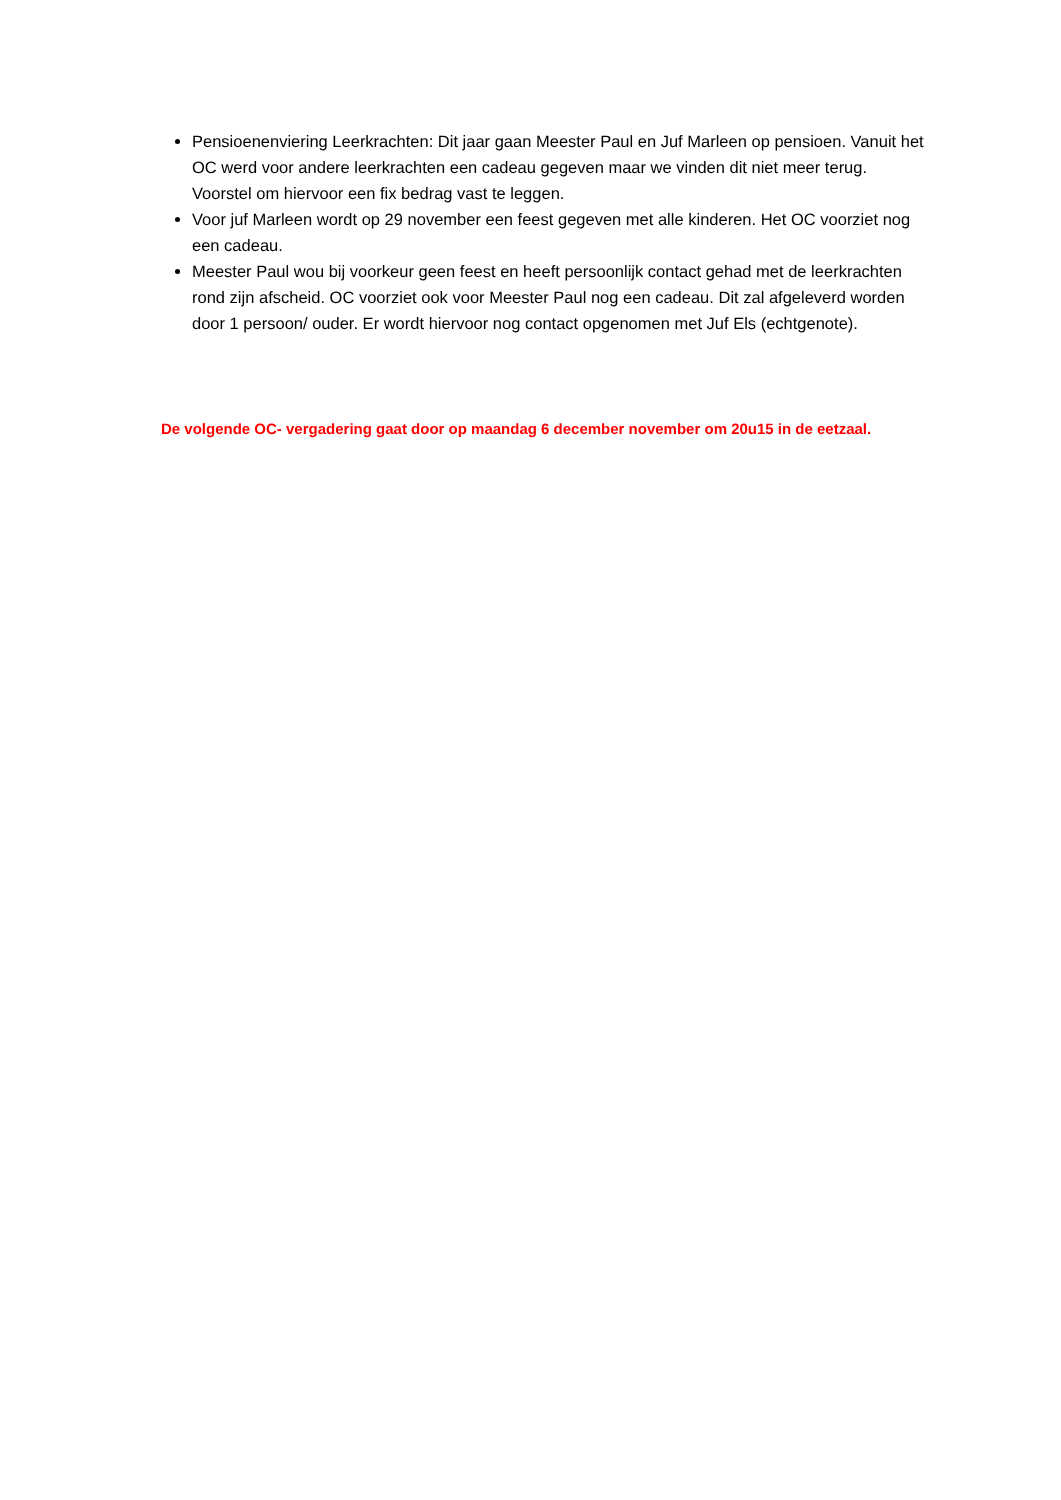Pensioenenviering Leerkrachten: Dit jaar gaan Meester Paul en Juf Marleen op pensioen. Vanuit het OC werd voor andere leerkrachten een cadeau gegeven maar we vinden dit niet meer terug. Voorstel om hiervoor een fix bedrag vast te leggen.
Voor juf Marleen wordt op 29 november een feest gegeven met alle kinderen. Het OC voorziet nog een cadeau.
Meester Paul wou bij voorkeur geen feest en heeft persoonlijk contact gehad met de leerkrachten rond zijn afscheid. OC voorziet ook voor Meester Paul nog een cadeau. Dit zal afgeleverd worden door 1 persoon/ ouder. Er wordt hiervoor nog contact opgenomen met Juf Els (echtgenote).
De volgende OC- vergadering gaat door op maandag 6 december november om 20u15 in de eetzaal.